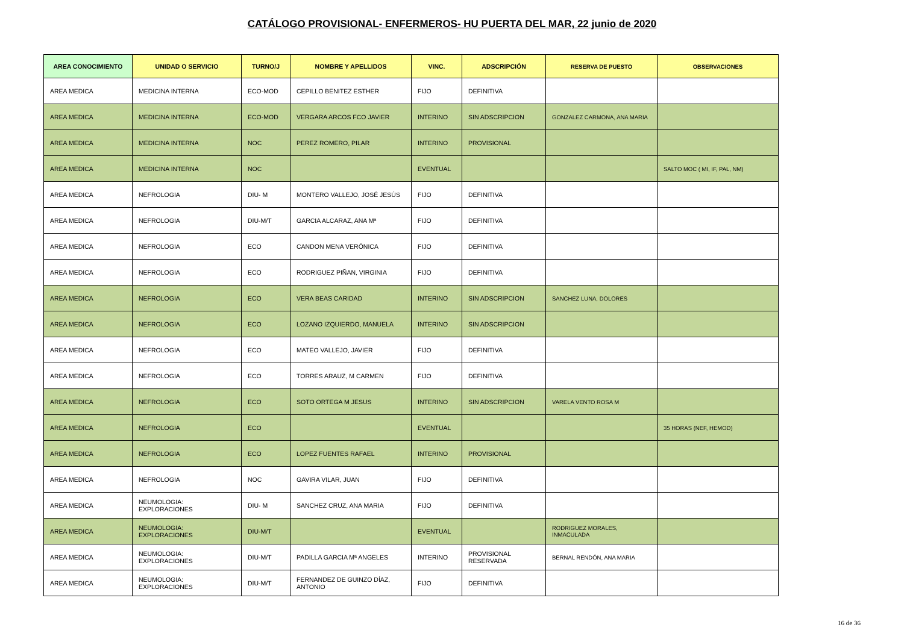CATÁLOGO PROVISIONAL- ENFERMEROS- HU PUERTA DEL MAR, 22 junio de 2020
| AREA CONOCIMIENTO | UNIDAD O SERVICIO | TURNO/J | NOMBRE Y APELLIDOS | VINC. | ADSCRIPCIÓN | RESERVA DE PUESTO | OBSERVACIONES |
| --- | --- | --- | --- | --- | --- | --- | --- |
| AREA MEDICA | MEDICINA INTERNA | ECO-MOD | CEPILLO BENITEZ ESTHER | FIJO | DEFINITIVA | | |
| AREA MEDICA | MEDICINA INTERNA | ECO-MOD | VERGARA ARCOS FCO JAVIER | INTERINO | SIN ADSCRIPCION | GONZALEZ CARMONA, ANA MARIA | |
| AREA MEDICA | MEDICINA INTERNA | NOC | PEREZ ROMERO, PILAR | INTERINO | PROVISIONAL | | |
| AREA MEDICA | MEDICINA INTERNA | NOC | | EVENTUAL | | | SALTO MOC ( MI, IF, PAL, NM) |
| AREA MEDICA | NEFROLOGIA | DIU- M | MONTERO VALLEJO, JOSÉ JESÚS | FIJO | DEFINITIVA | | |
| AREA MEDICA | NEFROLOGIA | DIU-M/T | GARCIA ALCARAZ, ANA Mª | FIJO | DEFINITIVA | | |
| AREA MEDICA | NEFROLOGIA | ECO | CANDON MENA VERÓNICA | FIJO | DEFINITIVA | | |
| AREA MEDICA | NEFROLOGIA | ECO | RODRIGUEZ PIÑAN, VIRGINIA | FIJO | DEFINITIVA | | |
| AREA MEDICA | NEFROLOGIA | ECO | VERA BEAS CARIDAD | INTERINO | SIN ADSCRIPCION | SANCHEZ LUNA, DOLORES | |
| AREA MEDICA | NEFROLOGIA | ECO | LOZANO IZQUIERDO, MANUELA | INTERINO | SIN ADSCRIPCION | | |
| AREA MEDICA | NEFROLOGIA | ECO | MATEO VALLEJO, JAVIER | FIJO | DEFINITIVA | | |
| AREA MEDICA | NEFROLOGIA | ECO | TORRES ARAUZ, M CARMEN | FIJO | DEFINITIVA | | |
| AREA MEDICA | NEFROLOGIA | ECO | SOTO ORTEGA M JESUS | INTERINO | SIN ADSCRIPCION | VARELA VENTO ROSA M | |
| AREA MEDICA | NEFROLOGIA | ECO | | EVENTUAL | | | 35 HORAS (NEF, HEMOD) |
| AREA MEDICA | NEFROLOGIA | ECO | LOPEZ FUENTES RAFAEL | INTERINO | PROVISIONAL | | |
| AREA MEDICA | NEFROLOGIA | NOC | GAVIRA VILAR, JUAN | FIJO | DEFINITIVA | | |
| AREA MEDICA | NEUMOLOGIA: EXPLORACIONES | DIU- M | SANCHEZ CRUZ, ANA MARIA | FIJO | DEFINITIVA | | |
| AREA MEDICA | NEUMOLOGIA: EXPLORACIONES | DIU-M/T | | EVENTUAL | | RODRIGUEZ MORALES, INMACULADA | |
| AREA MEDICA | NEUMOLOGIA: EXPLORACIONES | DIU-M/T | PADILLA GARCIA Mª ANGELES | INTERINO | PROVISIONAL RESERVADA | BERNAL RENDÓN, ANA MARIA | |
| AREA MEDICA | NEUMOLOGIA: EXPLORACIONES | DIU-M/T | FERNANDEZ DE GUINZO DÍAZ, ANTONIO | FIJO | DEFINITIVA | | |
16 de 36